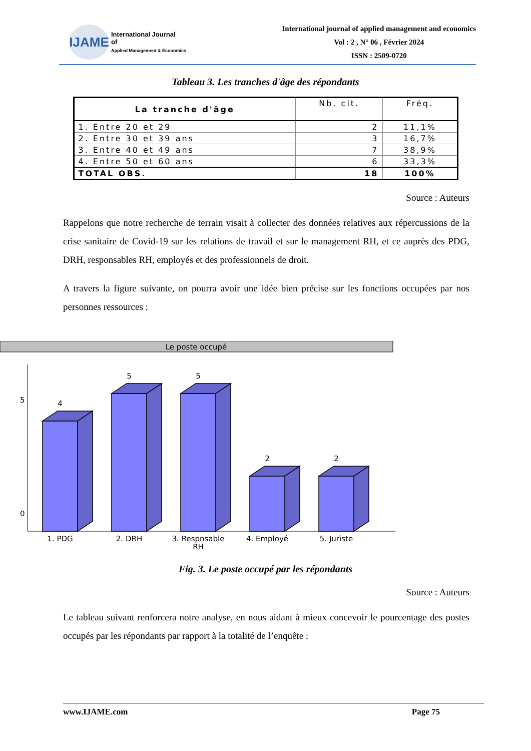IJAME
International Journal
of
Applied Management & Economics
International journal of applied management and economics
Vol : 2 , N° 06 , Février 2024
ISSN : 2509-0720
Tableau 3. Les tranches d'âge des répondants
| La tranche d'âge | Nb. cit. | Fréq. |
| --- | --- | --- |
| 1. Entre 20 et 29 | 2 | 11,1% |
| 2. Entre 30 et 39 ans | 3 | 16,7% |
| 3. Entre 40 et 49 ans | 7 | 38,9% |
| 4. Entre 50 et 60 ans | 6 | 33,3% |
| TOTAL OBS. | 18 | 100% |
Source : Auteurs
Rappelons que notre recherche de terrain visait à collecter des données relatives aux répercussions de la crise sanitaire de Covid-19 sur les relations de travail et sur le management RH, et ce auprès des PDG, DRH, responsables RH, employés et des professionnels de droit.
A travers la figure suivante, on pourra avoir une idée bien précise sur les fonctions occupées par nos personnes ressources :
Le poste occupé
5
0
4
5
5
2
2
1. PDG
2. DRH
3. Respnsable
RH
4. Employé
5. Juriste
Fig. 3. Le poste occupé par les répondants
Source : Auteurs
Le tableau suivant renforcera notre analyse, en nous aidant à mieux concevoir le pourcentage des postes occupés par les répondants par rapport à la totalité de l’enquête :
www.IJAME.com Page 75